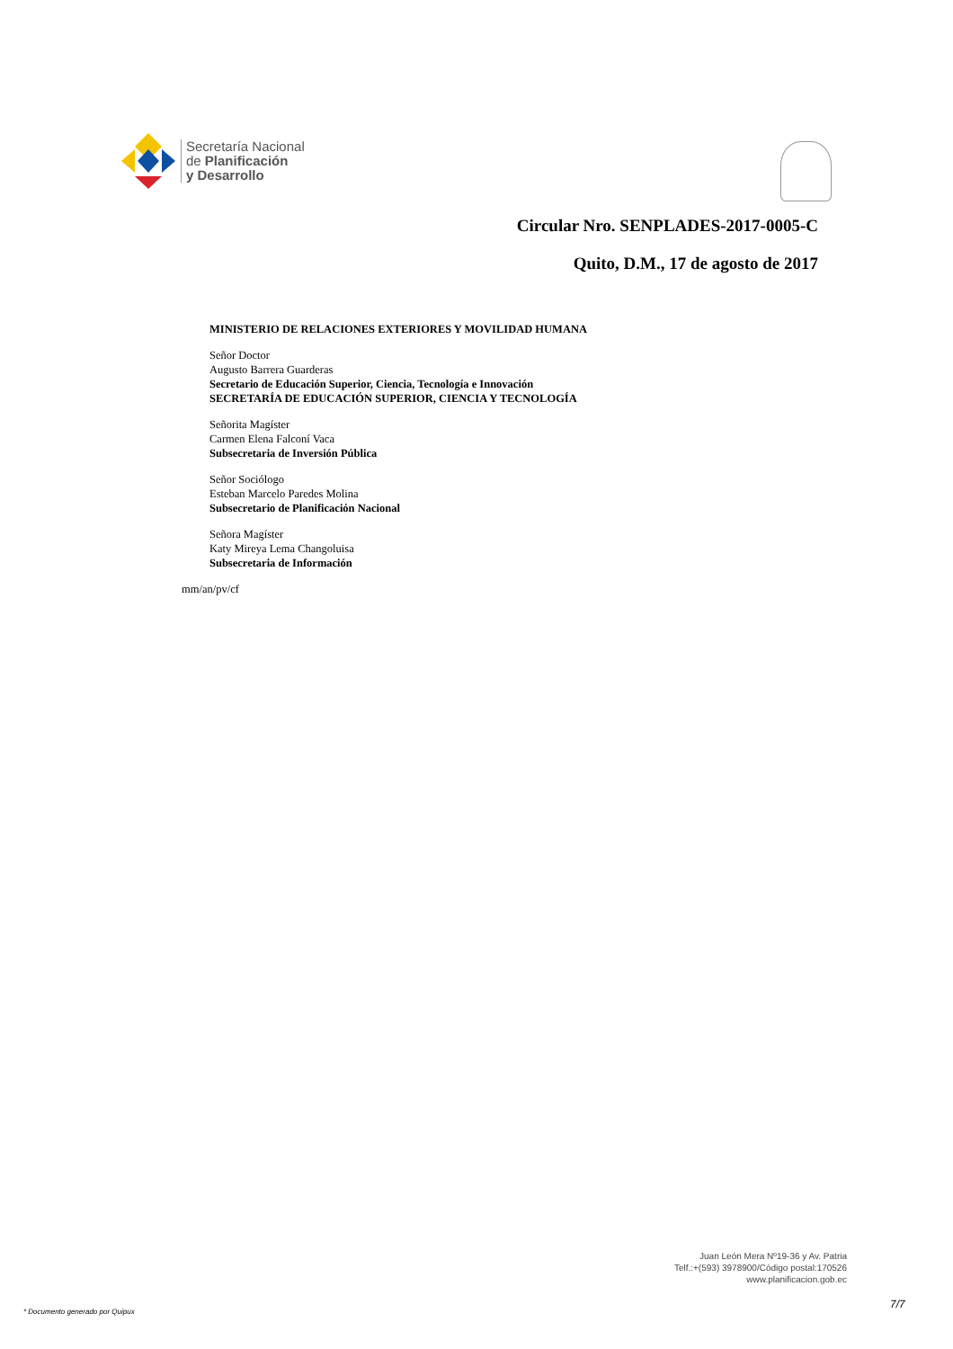Secretaría Nacional
de Planificación
y Desarrollo
Circular Nro. SENPLADES-2017-0005-C
Quito, D.M., 17 de agosto de 2017
MINISTERIO DE RELACIONES EXTERIORES Y MOVILIDAD HUMANA
Señor Doctor
Augusto Barrera Guarderas
Secretario de Educación Superior, Ciencia, Tecnología e Innovación
SECRETARÍA DE EDUCACIÓN SUPERIOR, CIENCIA Y TECNOLOGÍA
Señorita Magíster
Carmen Elena Falconí Vaca
Subsecretaria de Inversión Pública
Señor Sociólogo
Esteban Marcelo Paredes Molina
Subsecretario de Planificación Nacional
Señora Magíster
Katy Mireya Lema Changoluisa
Subsecretaria de Información
mm/an/pv/cf
Juan León Mera Nº19-36 y Av. Patria
Telf.:+(593) 3978900/Código postal:170526
www.planificacion.gob.ec
* Documento generado por Quipux
7/7